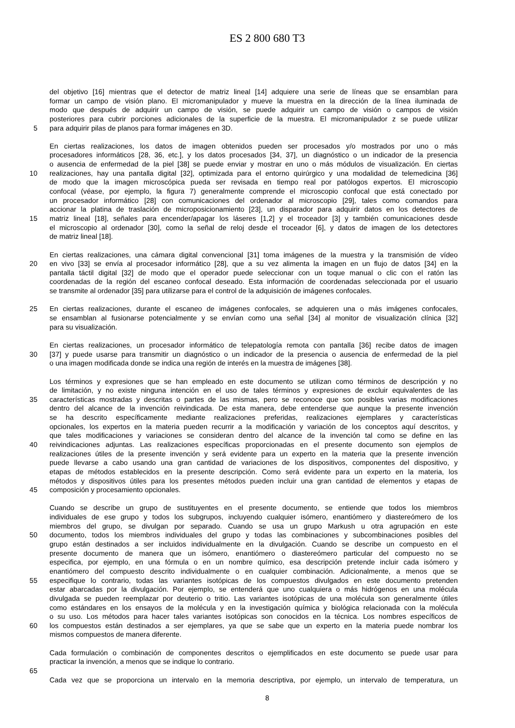ES 2 800 680 T3
del objetivo [16] mientras que el detector de matriz lineal [14] adquiere una serie de líneas que se ensamblan para
formar un campo de visión plano. El micromanipulador y mueve la muestra en la dirección de la línea iluminada de
modo que después de adquirir un campo de visión, se puede adquirir un campo de visión o campos de visión
posteriores para cubrir porciones adicionales de la superficie de la muestra. El micromanipulador z se puede utilizar
5 para adquirir pilas de planos para formar imágenes en 3D.
En ciertas realizaciones, los datos de imagen obtenidos pueden ser procesados y/o mostrados por uno o más
procesadores informáticos [28, 36, etc.], y los datos procesados [34, 37], un diagnóstico o un indicador de la presencia
o ausencia de enfermedad de la piel [38] se puede enviar y mostrar en uno o más módulos de visualización. En ciertas
10 realizaciones, hay una pantalla digital [32], optimizada para el entorno quirúrgico y una modalidad de telemedicina [36]
de modo que la imagen microscópica pueda ser revisada en tiempo real por patólogos expertos. El microscopio
confocal (véase, por ejemplo, la figura 7) generalmente comprende el microscopio confocal que está conectado por
un procesador informático [28] con comunicaciones del ordenador al microscopio [29], tales como comandos para
accionar la platina de traslación de microposicionamiento [23], un disparador para adquirir datos en los detectores de
15 matriz lineal [18], señales para encender/apagar los láseres [1,2] y el troceador [3] y también comunicaciones desde
el microscopio al ordenador [30], como la señal de reloj desde el troceador [6], y datos de imagen de los detectores
de matriz lineal [18].
En ciertas realizaciones, una cámara digital convencional [31] toma imágenes de la muestra y la transmisión de vídeo
20 en vivo [33] se envía al procesador informático [28], que a su vez alimenta la imagen en un flujo de datos [34] en la
pantalla táctil digital [32] de modo que el operador puede seleccionar con un toque manual o clic con el ratón las
coordenadas de la región del escaneo confocal deseado. Esta información de coordenadas seleccionada por el usuario
se transmite al ordenador [35] para utilizarse para el control de la adquisición de imágenes confocales.
25 En ciertas realizaciones, durante el escaneo de imágenes confocales, se adquieren una o más imágenes confocales,
se ensamblan al fusionarse potencialmente y se envían como una señal [34] al monitor de visualización clínica [32]
para su visualización.
En ciertas realizaciones, un procesador informático de telepatología remota con pantalla [36] recibe datos de imagen
30 [37] y puede usarse para transmitir un diagnóstico o un indicador de la presencia o ausencia de enfermedad de la piel
o una imagen modificada donde se indica una región de interés en la muestra de imágenes [38].
Los términos y expresiones que se han empleado en este documento se utilizan como términos de descripción y no
de limitación, y no existe ninguna intención en el uso de tales términos y expresiones de excluir equivalentes de las
35 características mostradas y descritas o partes de las mismas, pero se reconoce que son posibles varias modificaciones
dentro del alcance de la invención reivindicada. De esta manera, debe entenderse que aunque la presente invención
se ha descrito específicamente mediante realizaciones preferidas, realizaciones ejemplares y características
opcionales, los expertos en la materia pueden recurrir a la modificación y variación de los conceptos aquí descritos, y
que tales modificaciones y variaciones se consideran dentro del alcance de la invención tal como se define en las
40 reivindicaciones adjuntas. Las realizaciones específicas proporcionadas en el presente documento son ejemplos de
realizaciones útiles de la presente invención y será evidente para un experto en la materia que la presente invención
puede llevarse a cabo usando una gran cantidad de variaciones de los dispositivos, componentes del dispositivo, y
etapas de métodos establecidos en la presente descripción. Como será evidente para un experto en la materia, los
métodos y dispositivos útiles para los presentes métodos pueden incluir una gran cantidad de elementos y etapas de
45 composición y procesamiento opcionales.
Cuando se describe un grupo de sustituyentes en el presente documento, se entiende que todos los miembros
individuales de ese grupo y todos los subgrupos, incluyendo cualquier isómero, enantiómero y diastereómero de los
miembros del grupo, se divulgan por separado. Cuando se usa un grupo Markush u otra agrupación en este
50 documento, todos los miembros individuales del grupo y todas las combinaciones y subcombinaciones posibles del
grupo están destinados a ser incluidos individualmente en la divulgación. Cuando se describe un compuesto en el
presente documento de manera que un isómero, enantiómero o diastereómero particular del compuesto no se
especifica, por ejemplo, en una fórmula o en un nombre químico, esa descripción pretende incluir cada isómero y
enantiómero del compuesto descrito individualmente o en cualquier combinación. Adicionalmente, a menos que se
55 especifique lo contrario, todas las variantes isotópicas de los compuestos divulgados en este documento pretenden
estar abarcadas por la divulgación. Por ejemplo, se entenderá que uno cualquiera o más hidrógenos en una molécula
divulgada se pueden reemplazar por deuterio o tritio. Las variantes isotópicas de una molécula son generalmente útiles
como estándares en los ensayos de la molécula y en la investigación química y biológica relacionada con la molécula
o su uso. Los métodos para hacer tales variantes isotópicas son conocidos en la técnica. Los nombres específicos de
60 los compuestos están destinados a ser ejemplares, ya que se sabe que un experto en la materia puede nombrar los
mismos compuestos de manera diferente.
Cada formulación o combinación de componentes descritos o ejemplificados en este documento se puede usar para
practicar la invención, a menos que se indique lo contrario.
65
Cada vez que se proporciona un intervalo en la memoria descriptiva, por ejemplo, un intervalo de temperatura, un
8